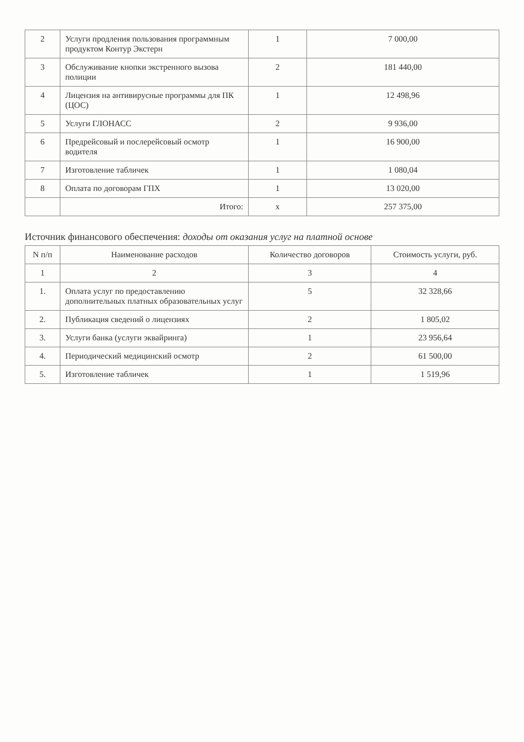| 2 | Услуги продления пользования программным продуктом Контур Экстерн | 1 | 7 000,00 |
| 3 | Обслуживание кнопки экстренного вызова полиции | 2 | 181 440,00 |
| 4 | Лицензия на антивирусные программы для ПК (ЦОС) | 1 | 12 498,96 |
| 5 | Услуги ГЛОНАСС | 2 | 9 936,00 |
| 6 | Предрейсовый и послерейсовый осмотр водителя | 1 | 16 900,00 |
| 7 | Изготовление табличек | 1 | 1 080,04 |
| 8 | Оплата по договорам ГПХ | 1 | 13 020,00 |
| | Итого: | х | 257 375,00 |
Источник финансового обеспечения: доходы от оказания услуг на платной основе
| N п/п | Наименование расходов | Количество договоров | Стоимость услуги, руб. |
| --- | --- | --- | --- |
| 1 | 2 | 3 | 4 |
| 1. | Оплата услуг по предоставлению дополнительных платных образовательных услуг | 5 | 32 328,66 |
| 2. | Публикация сведений о лицензиях | 2 | 1 805,02 |
| 3. | Услуги банка (услуги эквайринга) | 1 | 23 956,64 |
| 4. | Периодический медицинский осмотр | 2 | 61 500,00 |
| 5. | Изготовление табличек | 1 | 1 519,96 |